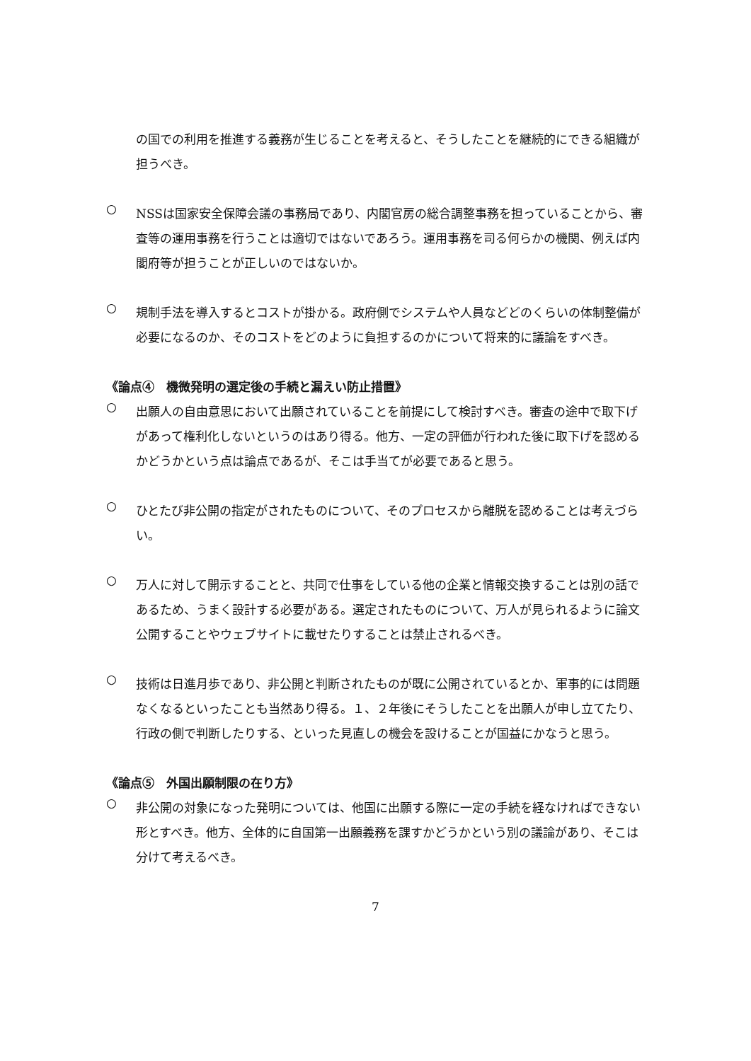の国での利用を推進する義務が生じることを考えると、そうしたことを継続的にできる組織が担うべき。
○
NSSは国家安全保障会議の事務局であり、内閣官房の総合調整事務を担っていることから、審査等の運用事務を行うことは適切ではないであろう。運用事務を司る何らかの機関、例えば内閣府等が担うことが正しいのではないか。
○
規制手法を導入するとコストが掛かる。政府側でシステムや人員などどのくらいの体制整備が必要になるのか、そのコストをどのように負担するのかについて将来的に議論をすべき。
《論点④　機微発明の選定後の手続と漏えい防止措置》
○
出願人の自由意思において出願されていることを前提にして検討すべき。審査の途中で取下げがあって権利化しないというのはあり得る。他方、一定の評価が行われた後に取下げを認めるかどうかという点は論点であるが、そこは手当てが必要であると思う。
○
ひとたび非公開の指定がされたものについて、そのプロセスから離脱を認めることは考えづらい。
○
万人に対して開示することと、共同で仕事をしている他の企業と情報交換することは別の話であるため、うまく設計する必要がある。選定されたものについて、万人が見られるように論文公開することやウェブサイトに載せたりすることは禁止されるべき。
○
技術は日進月歩であり、非公開と判断されたものが既に公開されているとか、軍事的には問題なくなるといったことも当然あり得る。１、２年後にそうしたことを出願人が申し立てたり、行政の側で判断したりする、といった見直しの機会を設けることが国益にかなうと思う。
《論点⑤　外国出願制限の在り方》
○
非公開の対象になった発明については、他国に出願する際に一定の手続を経なければできない形とすべき。他方、全体的に自国第一出願義務を課すかどうかという別の議論があり、そこは分けて考えるべき。
7